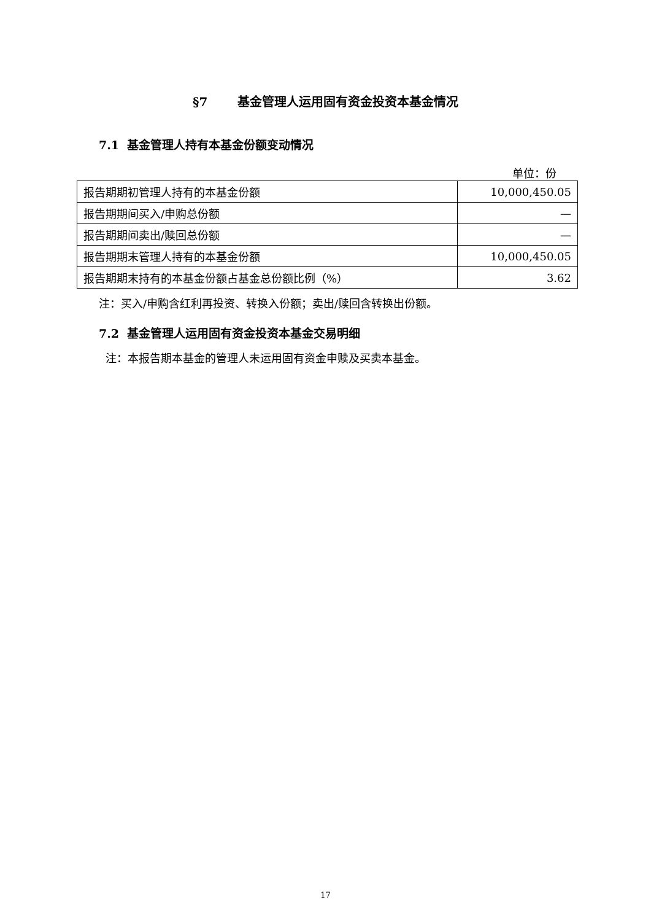§7 基金管理人运用固有资金投资本基金情况
7.1 基金管理人持有本基金份额变动情况
单位：份
| 报告期期初管理人持有的本基金份额 | 10,000,450.05 |
| 报告期期间买入/申购总份额 | — |
| 报告期期间卖出/赎回总份额 | — |
| 报告期期末管理人持有的本基金份额 | 10,000,450.05 |
| 报告期期末持有的本基金份额占基金总份额比例（%） | 3.62 |
注：买入/申购含红利再投资、转换入份额；卖出/赎回含转换出份额。
7.2 基金管理人运用固有资金投资本基金交易明细
注：本报告期本基金的管理人未运用固有资金申赎及买卖本基金。
17